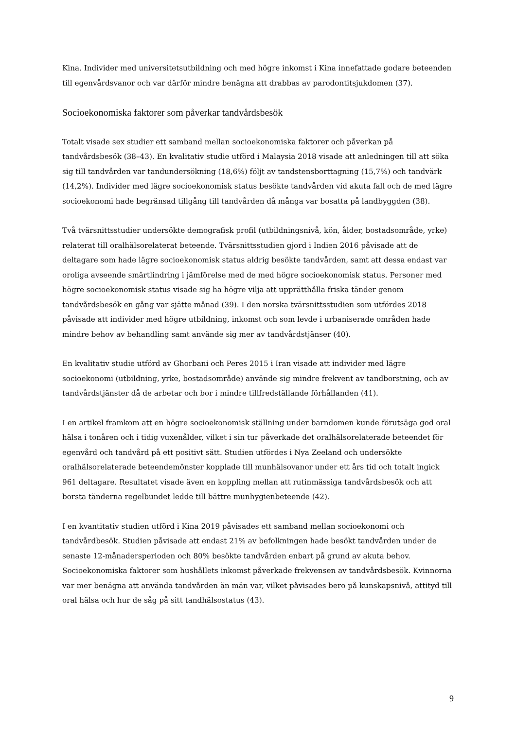Kina. Individer med universitetsutbildning och med högre inkomst i Kina innefattade godare beteenden till egenvårdsvanor och var därför mindre benägna att drabbas av parodontitsjukdomen (37).
Socioekonomiska faktorer som påverkar tandvårdsbesök
Totalt visade sex studier ett samband mellan socioekonomiska faktorer och påverkan på tandvårdsbesök (38–43). En kvalitativ studie utförd i Malaysia 2018 visade att anledningen till att söka sig till tandvården var tandundersökning (18,6%) följt av tandstensborttagning (15,7%) och tandvärk (14,2%). Individer med lägre socioekonomisk status besökte tandvården vid akuta fall och de med lägre socioekonomi hade begränsad tillgång till tandvården då många var bosatta på landbyggden (38).
Två tvärsnittsstudier undersökte demografisk profil (utbildningsnivå, kön, ålder, bostadsområde, yrke) relaterat till oralhälsorelaterat beteende. Tvärsnittsstudien gjord i Indien 2016 påvisade att de deltagare som hade lägre socioekonomisk status aldrig besökte tandvården, samt att dessa endast var oroliga avseende smärtlindring i jämförelse med de med högre socioekonomisk status. Personer med högre socioekonomisk status visade sig ha högre vilja att upprätthålla friska tänder genom tandvårdsbesök en gång var sjätte månad (39). I den norska tvärsnittsstudien som utfördes 2018 påvisade att individer med högre utbildning, inkomst och som levde i urbaniserade områden hade mindre behov av behandling samt använde sig mer av tandvårdstjänser (40).
En kvalitativ studie utförd av Ghorbani och Peres 2015 i Iran visade att individer med lägre socioekonomi (utbildning, yrke, bostadsområde) använde sig mindre frekvent av tandborstning, och av tandvårdstjänster då de arbetar och bor i mindre tillfredställande förhållanden (41).
I en artikel framkom att en högre socioekonomisk ställning under barndomen kunde förutsäga god oral hälsa i tonåren och i tidig vuxenålder, vilket i sin tur påverkade det oralhälsorelaterade beteendet för egenvård och tandvård på ett positivt sätt. Studien utfördes i Nya Zeeland och undersökte oralhälsorelaterade beteendemönster kopplade till munhälsovanor under ett års tid och totalt ingick 961 deltagare. Resultatet visade även en koppling mellan att rutinmässiga tandvårdsbesök och att borsta tänderna regelbundet ledde till bättre munhygienbeteende (42).
I en kvantitativ studien utförd i Kina 2019 påvisades ett samband mellan socioekonomi och tandvårdbesök. Studien påvisade att endast 21% av befolkningen hade besökt tandvården under de senaste 12-månadersperioden och 80% besökte tandvården enbart på grund av akuta behov. Socioekonomiska faktorer som hushållets inkomst påverkade frekvensen av tandvårdsbesök. Kvinnorna var mer benägna att använda tandvården än män var, vilket påvisades bero på kunskapsnivå, attityd till oral hälsa och hur de såg på sitt tandhälsostatus (43).
9